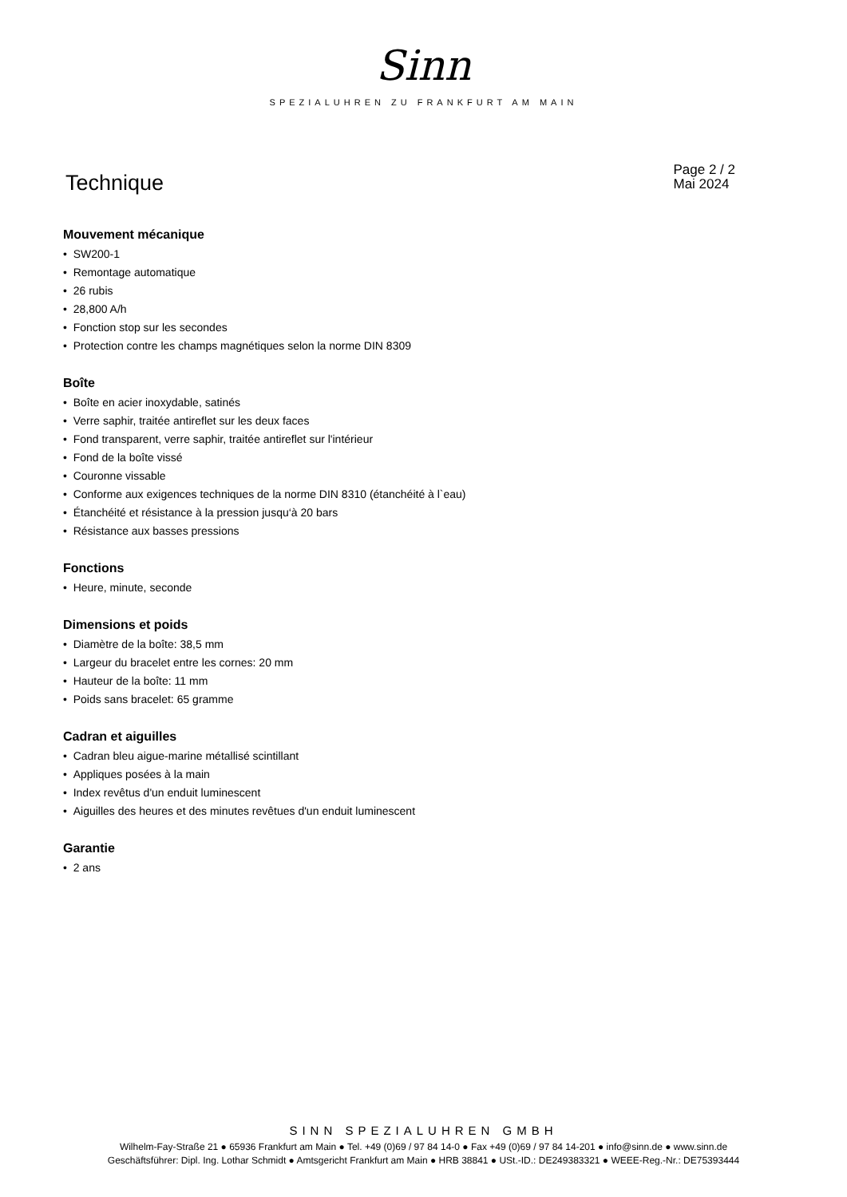Sinn
SPEZIALUHREN ZU FRANKFURT AM MAIN
Technique
Page 2 / 2
Mai 2024
Mouvement mécanique
• SW200-1
• Remontage automatique
• 26 rubis
• 28,800 A/h
• Fonction stop sur les secondes
• Protection contre les champs magnétiques selon la norme DIN 8309
Boîte
• Boîte en acier inoxydable, satinés
• Verre saphir, traitée antireflet sur les deux faces
• Fond transparent, verre saphir, traitée antireflet sur l'intérieur
• Fond de la boîte vissé
• Couronne vissable
• Conforme aux exigences techniques de la norme DIN 8310 (étanchéité à l`eau)
• Étanchéité et résistance à la pression jusqu‘à 20 bars
• Résistance aux basses pressions
Fonctions
• Heure, minute, seconde
Dimensions et poids
• Diamètre de la boîte: 38,5 mm
• Largeur du bracelet entre les cornes: 20 mm
• Hauteur de la boîte: 11 mm
• Poids sans bracelet: 65 gramme
Cadran et aiguilles
• Cadran bleu aigue-marine métallisé scintillant
• Appliques posées à la main
• Index revêtus d'un enduit luminescent
• Aiguilles des heures et des minutes revêtues d'un enduit luminescent
Garantie
• 2 ans
SINN SPEZIALUHREN GMBH
Wilhelm-Fay-Straße 21 ● 65936 Frankfurt am Main ● Tel. +49 (0)69 / 97 84 14-0 ● Fax +49 (0)69 / 97 84 14-201 ● info@sinn.de ● www.sinn.de
Geschäftsführer: Dipl. Ing. Lothar Schmidt ● Amtsgericht Frankfurt am Main ● HRB 38841 ● USt.-ID.: DE249383321 ● WEEE-Reg.-Nr.: DE75393444